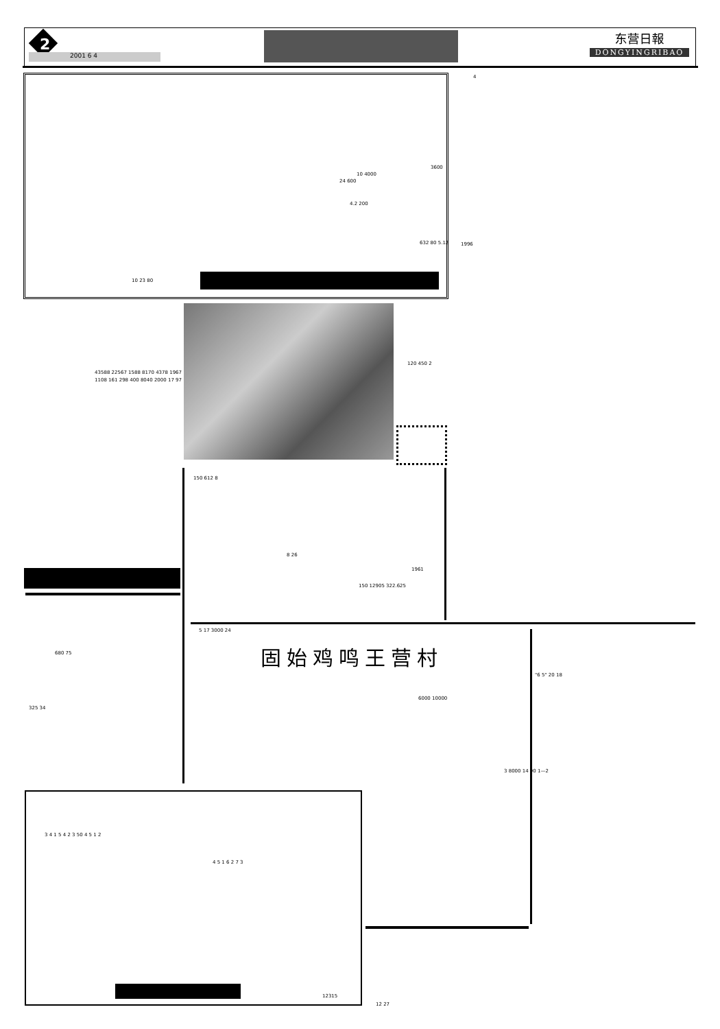2
2001 6 4
东营日報
DONGYINGRIBAO
4
3600
10 4000
24 600
4.2 200
632 80 5.12 1996
10 23 80
43588 22567 1588 8170 4378 1967 1108 161 298 400 8040 2000 17 97
120 450 2
150 612 8
8 26
1961
150 12905 322.625
680 75
325 34
5 17 3000 24
固始鸡鸣王营村
6000 10000
"6 5" 20 18
3 8000 14 90 1—2
3 4 1 5 4 2 3 50 4 5 1 2
4 5 1 6 2 7 3
12315
12 27